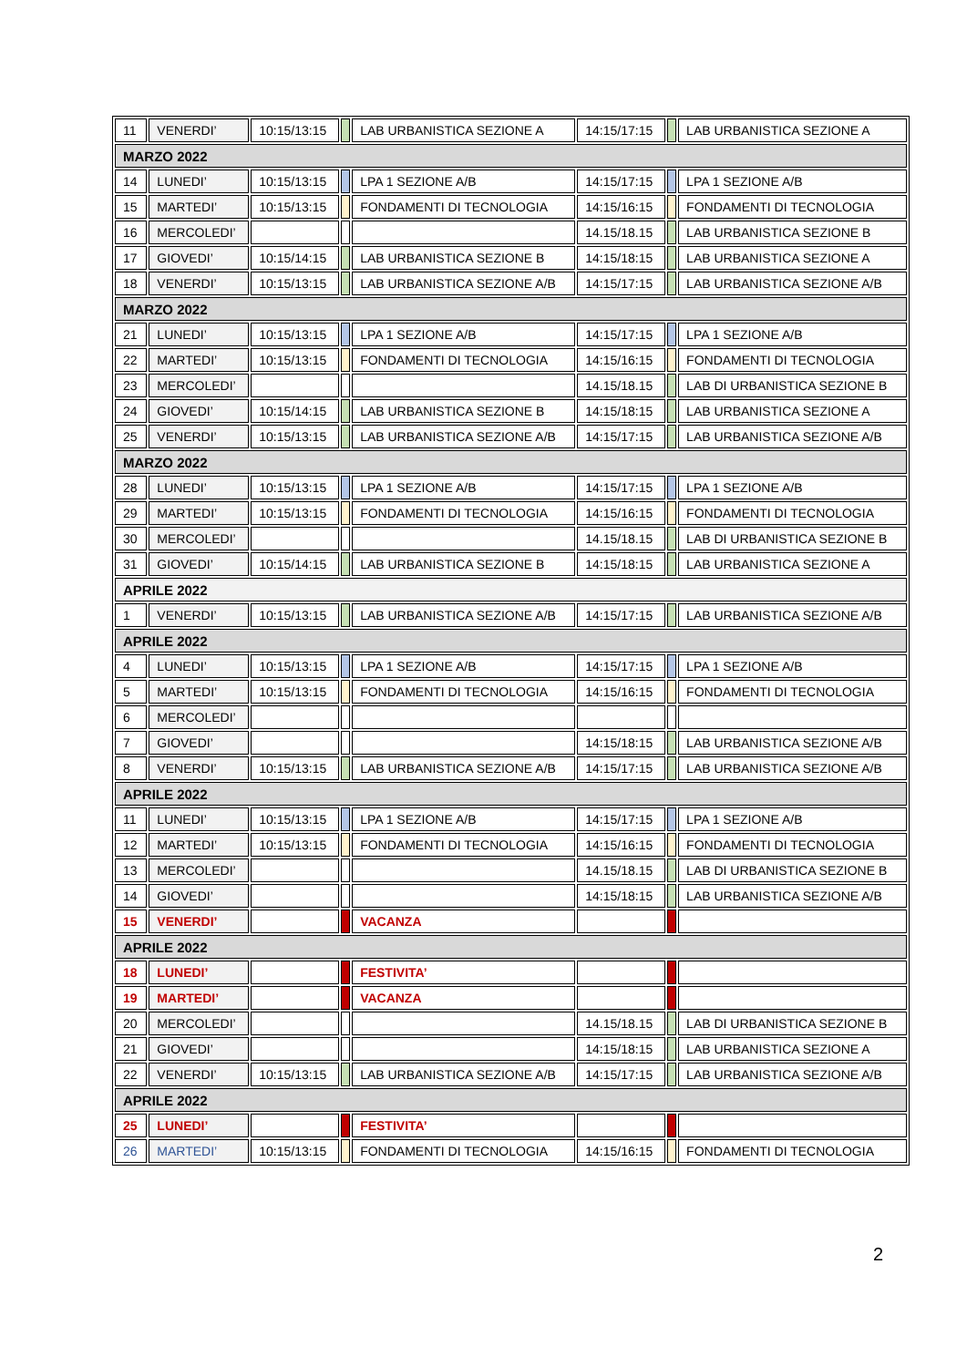| 11 | VENERDI’ | 10:15/13:15 | | LAB URBANISTICA SEZIONE A | 14:15/17:15 | | LAB URBANISTICA SEZIONE A |
| MARZO 2022 | | | | | | | |
| 14 | LUNEDI’ | 10:15/13:15 | | LPA 1 SEZIONE A/B | 14:15/17:15 | | LPA 1 SEZIONE A/B |
| 15 | MARTEDI’ | 10:15/13:15 | | FONDAMENTI DI TECNOLOGIA | 14:15/16:15 | | FONDAMENTI DI TECNOLOGIA |
| 16 | MERCOLEDI’ | | | | 14.15/18.15 | | LAB URBANISTICA SEZIONE B |
| 17 | GIOVEDI’ | 10:15/14:15 | | LAB URBANISTICA SEZIONE B | 14:15/18:15 | | LAB URBANISTICA SEZIONE A |
| 18 | VENERDI’ | 10:15/13:15 | | LAB URBANISTICA SEZIONE A/B | 14:15/17:15 | | LAB URBANISTICA SEZIONE A/B |
| MARZO 2022 | | | | | | | |
| 21 | LUNEDI’ | 10:15/13:15 | | LPA 1 SEZIONE A/B | 14:15/17:15 | | LPA 1 SEZIONE A/B |
| 22 | MARTEDI’ | 10:15/13:15 | | FONDAMENTI DI TECNOLOGIA | 14:15/16:15 | | FONDAMENTI DI TECNOLOGIA |
| 23 | MERCOLEDI’ | | | | 14.15/18.15 | | LAB DI URBANISTICA SEZIONE B |
| 24 | GIOVEDI’ | 10:15/14:15 | | LAB URBANISTICA SEZIONE B | 14:15/18:15 | | LAB URBANISTICA SEZIONE A |
| 25 | VENERDI’ | 10:15/13:15 | | LAB URBANISTICA SEZIONE A/B | 14:15/17:15 | | LAB URBANISTICA SEZIONE A/B |
| MARZO 2022 | | | | | | | |
| 28 | LUNEDI’ | 10:15/13:15 | | LPA 1 SEZIONE A/B | 14:15/17:15 | | LPA 1 SEZIONE A/B |
| 29 | MARTEDI’ | 10:15/13:15 | | FONDAMENTI DI TECNOLOGIA | 14:15/16:15 | | FONDAMENTI DI TECNOLOGIA |
| 30 | MERCOLEDI’ | | | | 14.15/18.15 | | LAB DI URBANISTICA SEZIONE B |
| 31 | GIOVEDI’ | 10:15/14:15 | | LAB URBANISTICA SEZIONE B | 14:15/18:15 | | LAB URBANISTICA SEZIONE A |
| APRILE 2022 | | | | | | | |
| 1 | VENERDI’ | 10:15/13:15 | | LAB URBANISTICA SEZIONE A/B | 14:15/17:15 | | LAB URBANISTICA SEZIONE A/B |
| APRILE 2022 | | | | | | | |
| 4 | LUNEDI’ | 10:15/13:15 | | LPA 1 SEZIONE A/B | 14:15/17:15 | | LPA 1 SEZIONE A/B |
| 5 | MARTEDI’ | 10:15/13:15 | | FONDAMENTI DI TECNOLOGIA | 14:15/16:15 | | FONDAMENTI DI TECNOLOGIA |
| 6 | MERCOLEDI’ | | | | | | |
| 7 | GIOVEDI’ | | | | 14:15/18:15 | | LAB URBANISTICA SEZIONE A/B |
| 8 | VENERDI’ | 10:15/13:15 | | LAB URBANISTICA SEZIONE A/B | 14:15/17:15 | | LAB URBANISTICA SEZIONE A/B |
| APRILE 2022 | | | | | | | |
| 11 | LUNEDI’ | 10:15/13:15 | | LPA 1 SEZIONE A/B | 14:15/17:15 | | LPA 1 SEZIONE A/B |
| 12 | MARTEDI’ | 10:15/13:15 | | FONDAMENTI DI TECNOLOGIA | 14:15/16:15 | | FONDAMENTI DI TECNOLOGIA |
| 13 | MERCOLEDI’ | | | | 14.15/18.15 | | LAB DI URBANISTICA SEZIONE B |
| 14 | GIOVEDI’ | | | | 14:15/18:15 | | LAB URBANISTICA SEZIONE A/B |
| 15 | VENERDI’ | | | VACANZA | | | |
| APRILE 2022 | | | | | | | |
| 18 | LUNEDI’ | | | FESTIVITA’ | | | |
| 19 | MARTEDI’ | | | VACANZA | | | |
| 20 | MERCOLEDI’ | | | | 14.15/18.15 | | LAB DI URBANISTICA SEZIONE B |
| 21 | GIOVEDI’ | | | | 14:15/18:15 | | LAB URBANISTICA SEZIONE A |
| 22 | VENERDI’ | 10:15/13:15 | | LAB URBANISTICA SEZIONE A/B | 14:15/17:15 | | LAB URBANISTICA SEZIONE A/B |
| APRILE 2022 | | | | | | | |
| 25 | LUNEDI’ | | | FESTIVITA’ | | | |
| 26 | MARTEDI’ | 10:15/13:15 | | FONDAMENTI DI TECNOLOGIA | 14:15/16:15 | | FONDAMENTI DI TECNOLOGIA |
2